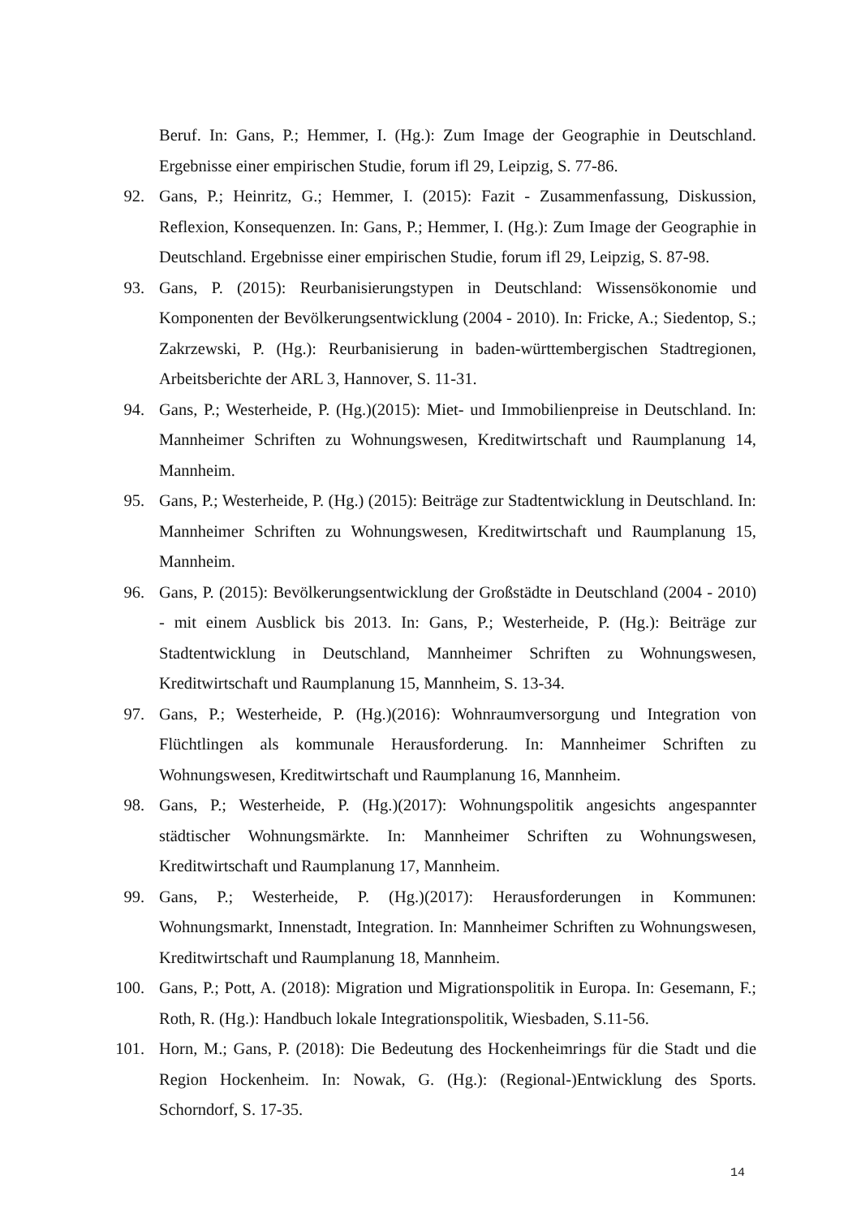Beruf. In: Gans, P.; Hemmer, I. (Hg.): Zum Image der Geographie in Deutschland. Ergebnisse einer empirischen Studie, forum ifl 29, Leipzig, S. 77-86.
92. Gans, P.; Heinritz, G.; Hemmer, I. (2015): Fazit - Zusammenfassung, Diskussion, Reflexion, Konsequenzen. In: Gans, P.; Hemmer, I. (Hg.): Zum Image der Geographie in Deutschland. Ergebnisse einer empirischen Studie, forum ifl 29, Leipzig, S. 87-98.
93. Gans, P. (2015): Reurbanisierungstypen in Deutschland: Wissensökonomie und Komponenten der Bevölkerungsentwicklung (2004 - 2010). In: Fricke, A.; Siedentop, S.; Zakrzewski, P. (Hg.): Reurbanisierung in baden-württembergischen Stadtregionen, Arbeitsberichte der ARL 3, Hannover, S. 11-31.
94. Gans, P.; Westerheide, P. (Hg.)(2015): Miet- und Immobilienpreise in Deutschland. In: Mannheimer Schriften zu Wohnungswesen, Kreditwirtschaft und Raumplanung 14, Mannheim.
95. Gans, P.; Westerheide, P. (Hg.) (2015): Beiträge zur Stadtentwicklung in Deutschland. In: Mannheimer Schriften zu Wohnungswesen, Kreditwirtschaft und Raumplanung 15, Mannheim.
96. Gans, P. (2015): Bevölkerungsentwicklung der Großstädte in Deutschland (2004 - 2010) - mit einem Ausblick bis 2013. In: Gans, P.; Westerheide, P. (Hg.): Beiträge zur Stadtentwicklung in Deutschland, Mannheimer Schriften zu Wohnungswesen, Kreditwirtschaft und Raumplanung 15, Mannheim, S. 13-34.
97. Gans, P.; Westerheide, P. (Hg.)(2016): Wohnraumversorgung und Integration von Flüchtlingen als kommunale Herausforderung. In: Mannheimer Schriften zu Wohnungswesen, Kreditwirtschaft und Raumplanung 16, Mannheim.
98. Gans, P.; Westerheide, P. (Hg.)(2017): Wohnungspolitik angesichts angespannter städtischer Wohnungsmärkte. In: Mannheimer Schriften zu Wohnungswesen, Kreditwirtschaft und Raumplanung 17, Mannheim.
99. Gans, P.; Westerheide, P. (Hg.)(2017): Herausforderungen in Kommunen: Wohnungsmarkt, Innenstadt, Integration. In: Mannheimer Schriften zu Wohnungswesen, Kreditwirtschaft und Raumplanung 18, Mannheim.
100. Gans, P.; Pott, A. (2018): Migration und Migrationspolitik in Europa. In: Gesemann, F.; Roth, R. (Hg.): Handbuch lokale Integrationspolitik, Wiesbaden, S.11-56.
101. Horn, M.; Gans, P. (2018): Die Bedeutung des Hockenheimrings für die Stadt und die Region Hockenheim. In: Nowak, G. (Hg.): (Regional-)Entwicklung des Sports. Schorndorf, S. 17-35.
14